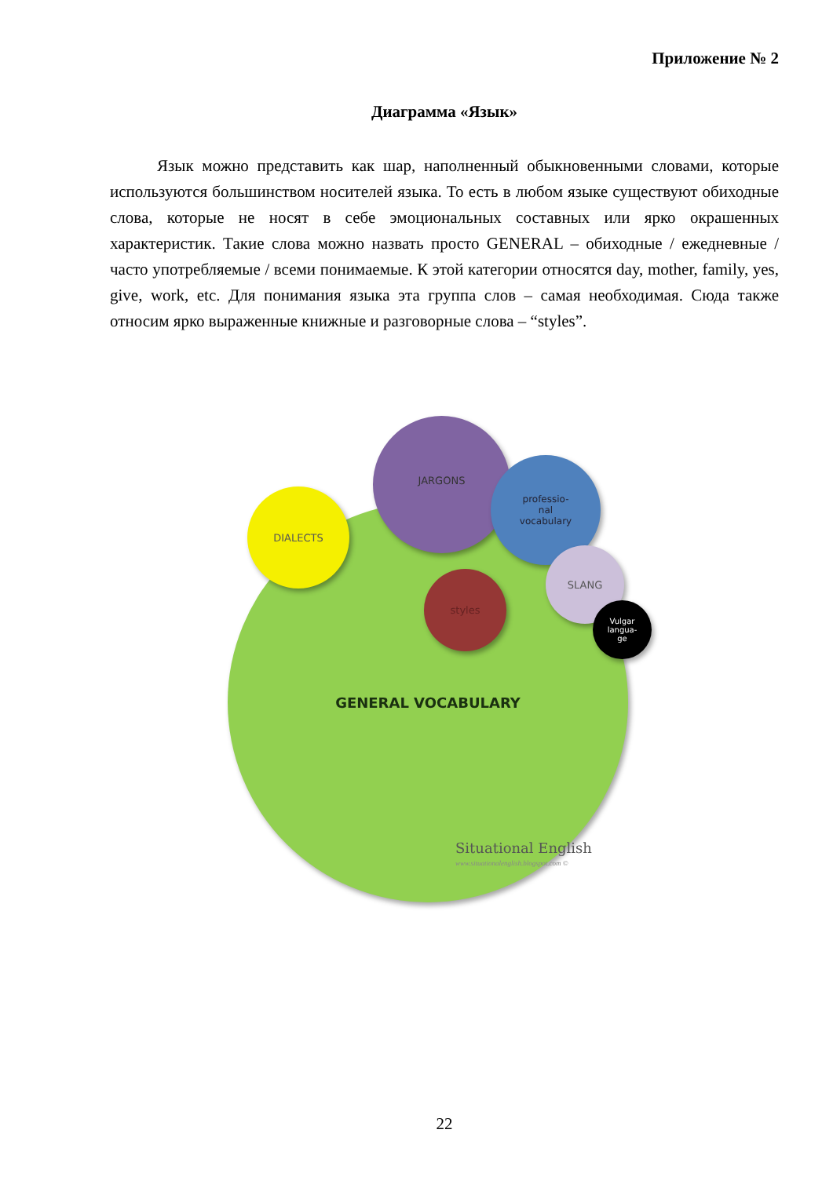Приложение № 2
Диаграмма «Язык»
Язык можно представить как шар, наполненный обыкновенными словами, которые используются большинством носителей языка. То есть в любом языке существуют обиходные слова, которые не носят в себе эмоциональных составных или ярко окрашенных характеристик. Такие слова можно назвать просто GENERAL – обиходные / ежедневные / часто употребляемые / всеми понимаемые. К этой категории относятся day, mother, family, yes, give, work, etc. Для понимания языка эта группа слов – самая необходимая. Сюда также относим ярко выраженные книжные и разговорные слова – “styles”.
GENERAL VOCABULARY
DIALECTS
JARGONS
professio-
nal
vocabulary
styles
SLANG
Vulgar
langua-
ge
Situational English
www.situationalenglish.blogspot.com ©
22